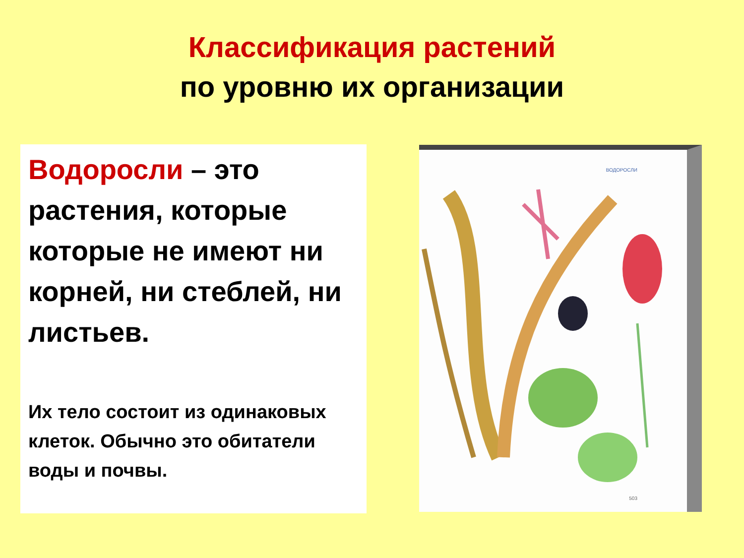Классификация растений
по уровню их организации
Водоросли – это растения, которые которые не имеют ни корней, ни стеблей, ни листьев.
Их тело состоит из одинаковых клеток. Обычно это обитатели воды и почвы.
ВОДОРОСЛИ
503